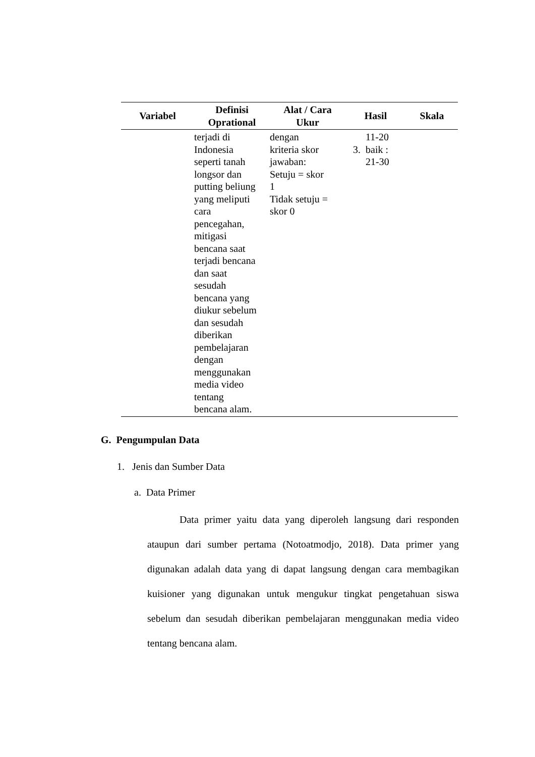| Variabel | Definisi Oprational | Alat / Cara Ukur | Hasil | Skala |
| --- | --- | --- | --- | --- |
| | terjadi di Indonesia seperti tanah longsor dan putting beliung yang meliputi cara pencegahan, mitigasi bencana saat terjadi bencana dan saat sesudah bencana yang diukur sebelum dan sesudah diberikan pembelajaran dengan menggunakan media video tentang bencana alam. | dengan kriteria skor jawaban: Setuju = skor 1 Tidak setuju = skor 0 | 11-20 3. baik : 21-30 | |
G. Pengumpulan Data
1. Jenis dan Sumber Data
a. Data Primer
Data primer yaitu data yang diperoleh langsung dari responden ataupun dari sumber pertama (Notoatmodjo, 2018). Data primer yang digunakan adalah data yang di dapat langsung dengan cara membagikan kuisioner yang digunakan untuk mengukur tingkat pengetahuan siswa sebelum dan sesudah diberikan pembelajaran menggunakan media video tentang bencana alam.